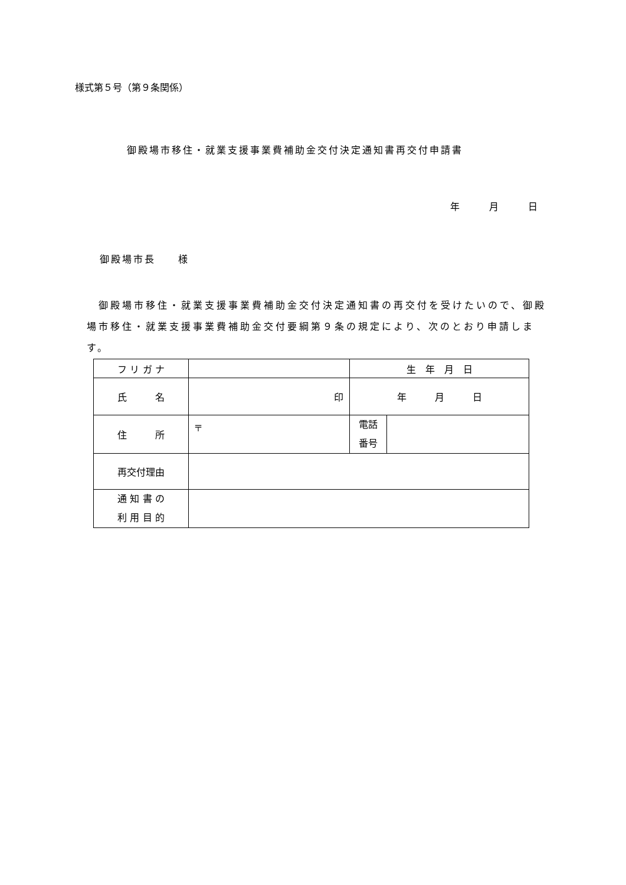様式第５号（第９条関係）
御殿場市移住・就業支援事業費補助金交付決定通知書再交付申請書
年 月 日
御殿場市長　　様
　御殿場市移住・就業支援事業費補助金交付決定通知書の再交付を受けたいので、御殿場市移住・就業支援事業費補助金交付要綱第９条の規定により、次のとおり申請します。
| フ リ ガ ナ | | 生 年 月 日 | |
| 氏 名 | 印 | 年 月 日 | |
| 住 所 | 〒 | 電話 番号 | |
| 再交付理由 | | | |
| 通 知 書 の 利 用 目 的 | | | |